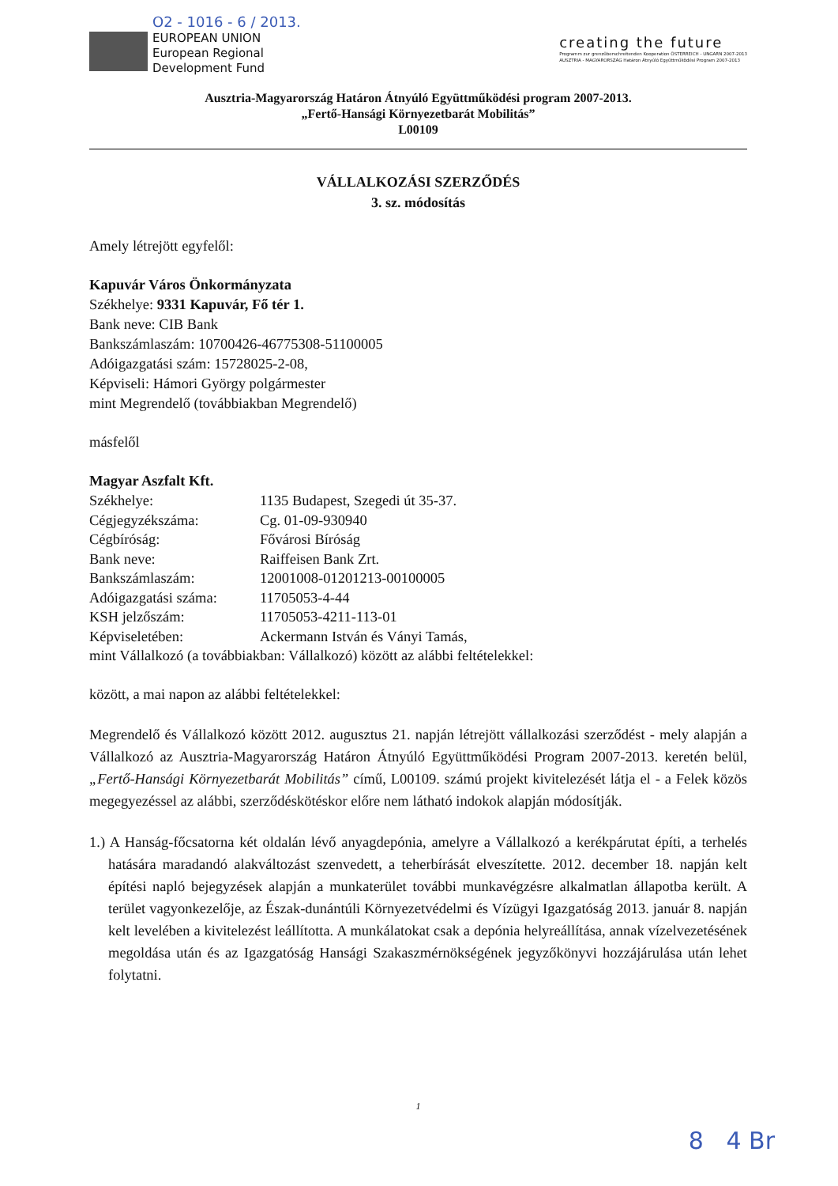O2 - 1016 - 6 / 2013.
EUROPEAN UNION
European Regional
Development Fund
creating the future
Programm zur grenzüberschreitenden Kooperation ÖSTERREICH - UNGARN 2007-2013
AUSZTRIA - MAGYARORSZÁG Határon Átnyúló Együttműködési Program 2007-2013
Ausztria-Magyarország Határon Átnyúló Együttműködési program 2007-2013.
„Fertő-Hansági Környezetbarát Mobilitás”
L00109
VÁLLALKOZÁSI SZERZŐDÉS
3. sz. módosítás
Amely létrejött egyfelől:
Kapuvár Város Önkormányzata
Székhelye: 9331 Kapuvár, Fő tér 1.
Bank neve: CIB Bank
Bankszámlaszám: 10700426-46775308-51100005
Adóigazgatási szám: 15728025-2-08,
Képviseli: Hámori György polgármester
mint Megrendelő (továbbiakban Megrendelő)
másfelől
Magyar Aszfalt Kft.
Székhelye: 1135 Budapest, Szegedi út 35-37.
Cégjegyzékszáma: Cg. 01-09-930940
Cégbíróság: Fővárosi Bíróság
Bank neve: Raiffeisen Bank Zrt.
Bankszámlaszám: 12001008-01201213-00100005
Adóigazgatási száma: 11705053-4-44
KSH jelzőszám: 11705053-4211-113-01
Képviseletében: Ackermann István és Ványi Tamás,
mint Vállalkozó (a továbbiakban: Vállalkozó) között az alábbi feltételekkel:
között, a mai napon az alábbi feltételekkel:
Megrendelő és Vállalkozó között 2012. augusztus 21. napján létrejött vállalkozási szerződést - mely alapján a Vállalkozó az Ausztria-Magyarország Határon Átnyúló Együttműködési Program 2007-2013. keretén belül, „Fertő-Hansági Környezetbarát Mobilitás” című, L00109. számú projekt kivitelezését látja el - a Felek közös megegyezéssel az alábbi, szerződéskötéskor előre nem látható indokok alapján módosítják.
1.) A Hanság-főcsatorna két oldalán lévő anyagdepónia, amelyre a Vállalkozó a kerékpárutat építi, a terhelés hatására maradandó alakváltozást szenvedett, a teherbírását elveszítette. 2012. december 18. napján kelt építési napló bejegyzések alapján a munkaterület további munkavégzésre alkalmatlan állapotba került. A terület vagyonkezelője, az Észak-dunántúli Környezetvédelmi és Vízügyi Igazgatóság 2013. január 8. napján kelt levelében a kivitelezést leállította. A munkálatokat csak a depónia helyreállítása, annak vízelvezetésének megoldása után és az Igazgatóság Hansági Szakaszmérnökségének jegyzőkönyvi hozzájárulása után lehet folytatni.
1
8 4 Br